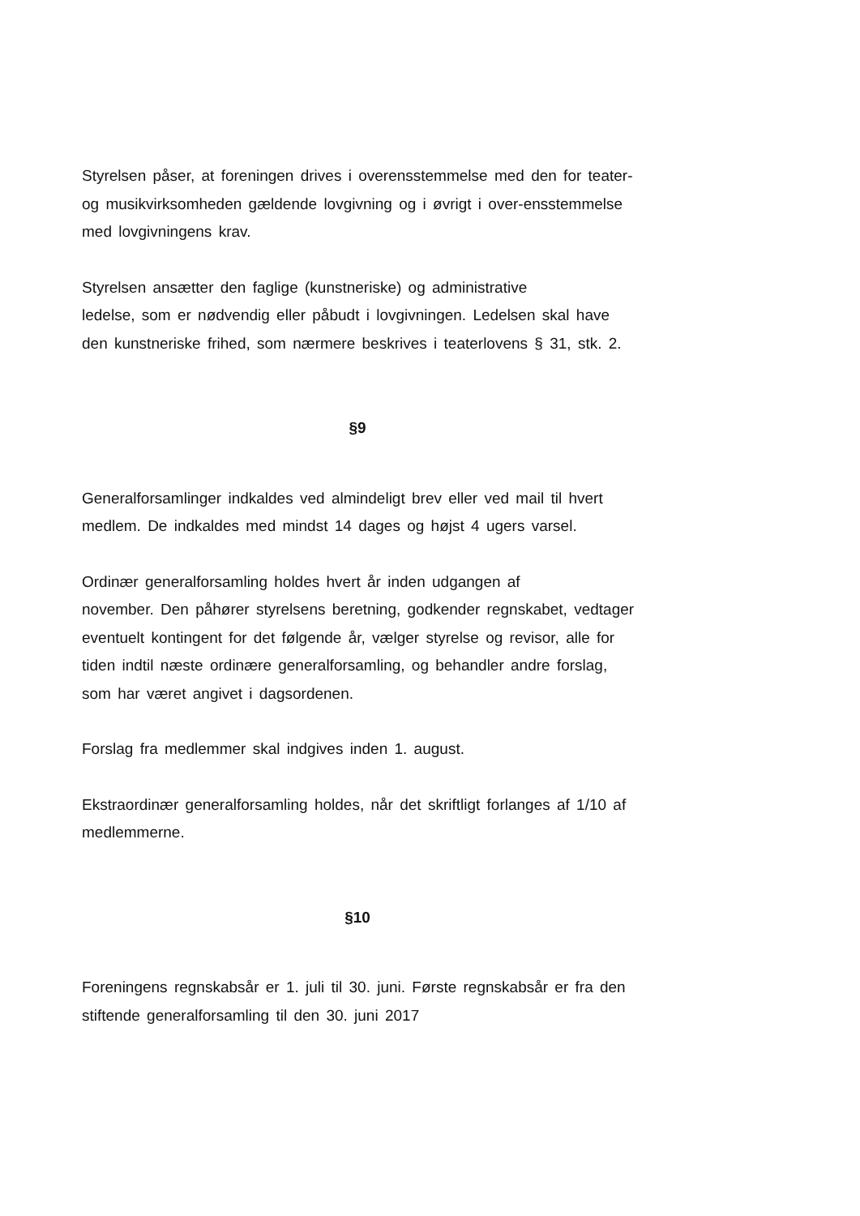Styrelsen påser, at foreningen drives i overensstemmelse med den for teater- og musikvirksomheden gældende lovgivning og i øvrigt i over-ensstemmelse med lovgivningens krav.
Styrelsen ansætter den faglige (kunstneriske) og administrative
ledelse, som er nødvendig eller påbudt i lovgivningen. Ledelsen skal have den kunstneriske frihed, som nærmere beskrives i teaterlovens § 31, stk. 2.
§9
Generalforsamlinger indkaldes ved almindeligt brev eller ved mail til hvert medlem. De indkaldes med mindst 14 dages og højst 4 ugers varsel.
Ordinær generalforsamling holdes hvert år inden udgangen af
november. Den påhører styrelsens beretning, godkender regnskabet, vedtager eventuelt kontingent for det følgende år, vælger styrelse og revisor, alle for tiden indtil næste ordinære generalforsamling, og behandler andre forslag, som har været angivet i dagsordenen.
Forslag fra medlemmer skal indgives inden 1. august.
Ekstraordinær generalforsamling holdes, når det skriftligt forlanges af 1/10 af medlemmerne.
§10
Foreningens regnskabsår er 1. juli til 30. juni. Første regnskabsår er fra den stiftende generalforsamling til den 30. juni 2017